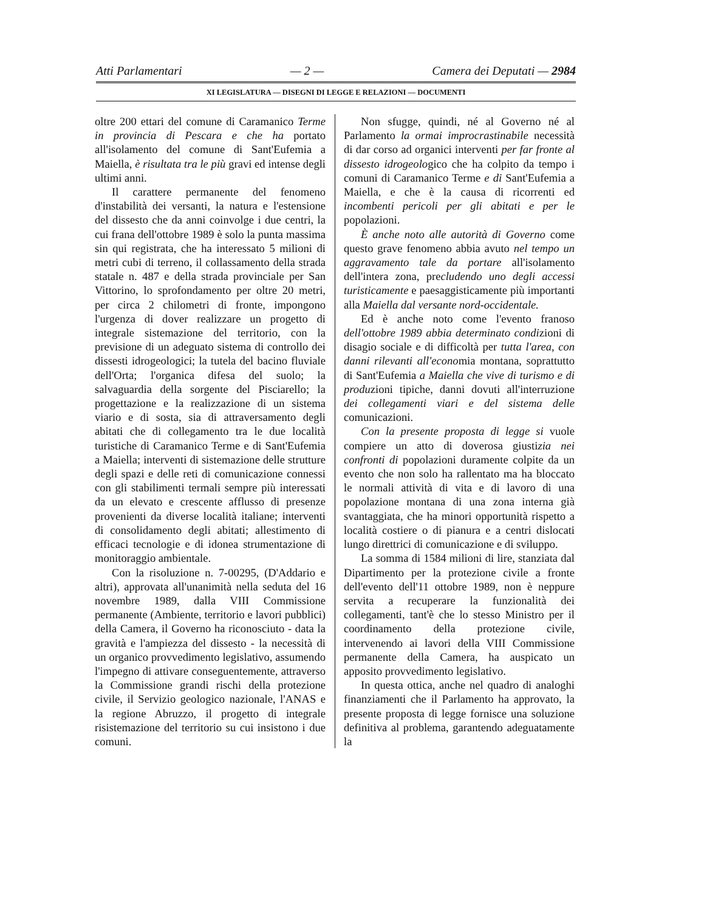Atti Parlamentari — 2 — Camera dei Deputati — 2984
XI LEGISLATURA — DISEGNI DI LEGGE E RELAZIONI — DOCUMENTI
oltre 200 ettari del comune di Caramanico Terme in provincia di Pescara e che ha portato all'isolamento del comune di Sant'Eufemia a Maiella, è risultata tra le più gravi ed intense degli ultimi anni.
Il carattere permanente del fenomeno d'instabilità dei versanti, la natura e l'estensione del dissesto che da anni coinvolge i due centri, la cui frana dell'ottobre 1989 è solo la punta massima sin qui registrata, che ha interessato 5 milioni di metri cubi di terreno, il collassamento della strada statale n. 487 e della strada provinciale per San Vittorino, lo sprofondamento per oltre 20 metri, per circa 2 chilometri di fronte, impongono l'urgenza di dover realizzare un progetto di integrale sistemazione del territorio, con la previsione di un adeguato sistema di controllo dei dissesti idrogeologici; la tutela del bacino fluviale dell'Orta; l'organica difesa del suolo; la salvaguardia della sorgente del Pisciarello; la progettazione e la realizzazione di un sistema viario e di sosta, sia di attraversamento degli abitati che di collegamento tra le due località turistiche di Caramanico Terme e di Sant'Eufemia a Maiella; interventi di sistemazione delle strutture degli spazi e delle reti di comunicazione connessi con gli stabilimenti termali sempre più interessati da un elevato e crescente afflusso di presenze provenienti da diverse località italiane; interventi di consolidamento degli abitati; allestimento di efficaci tecnologie e di idonea strumentazione di monitoraggio ambientale.
Con la risoluzione n. 7-00295, (D'Addario e altri), approvata all'unanimità nella seduta del 16 novembre 1989, dalla VIII Commissione permanente (Ambiente, territorio e lavori pubblici) della Camera, il Governo ha riconosciuto - data la gravità e l'ampiezza del dissesto - la necessità di un organico provvedimento legislativo, assumendo l'impegno di attivare conseguentemente, attraverso la Commissione grandi rischi della protezione civile, il Servizio geologico nazionale, l'ANAS e la regione Abruzzo, il progetto di integrale risistemazione del territorio su cui insistono i due comuni.
Non sfugge, quindi, né al Governo né al Parlamento la ormai improcrastinabile necessità di dar corso ad organici interventi per far fronte al dissesto idrogeologico che ha colpito da tempo i comuni di Caramanico Terme e di Sant'Eufemia a Maiella, e che è la causa di ricorrenti ed incombenti pericoli per gli abitati e per le popolazioni.
È anche noto alle autorità di Governo come questo grave fenomeno abbia avuto nel tempo un aggravamento tale da portare all'isolamento dell'intera zona, precludendo uno degli accessi turisticamente e paesaggisticamente più importanti alla Maiella dal versante nord-occidentale.
Ed è anche noto come l'evento franoso dell'ottobre 1989 abbia determinato condizioni di disagio sociale e di difficoltà per tutta l'area, con danni rilevanti all'economia montana, soprattutto di Sant'Eufemia a Maiella che vive di turismo e di produzioni tipiche, danni dovuti all'interruzione dei collegamenti viari e del sistema delle comunicazioni.
Con la presente proposta di legge si vuole compiere un atto di doverosa giustizia nei confronti di popolazioni duramente colpite da un evento che non solo ha rallentato ma ha bloccato le normali attività di vita e di lavoro di una popolazione montana di una zona interna già svantaggiata, che ha minori opportunità rispetto a località costiere o di pianura e a centri dislocati lungo direttrici di comunicazione e di sviluppo.
La somma di 1584 milioni di lire, stanziata dal Dipartimento per la protezione civile a fronte dell'evento dell'11 ottobre 1989, non è neppure servita a recuperare la funzionalità dei collegamenti, tant'è che lo stesso Ministro per il coordinamento della protezione civile, intervenendo ai lavori della VIII Commissione permanente della Camera, ha auspicato un apposito provvedimento legislativo.
In questa ottica, anche nel quadro di analoghi finanziamenti che il Parlamento ha approvato, la presente proposta di legge fornisce una soluzione definitiva al problema, garantendo adeguatamente la